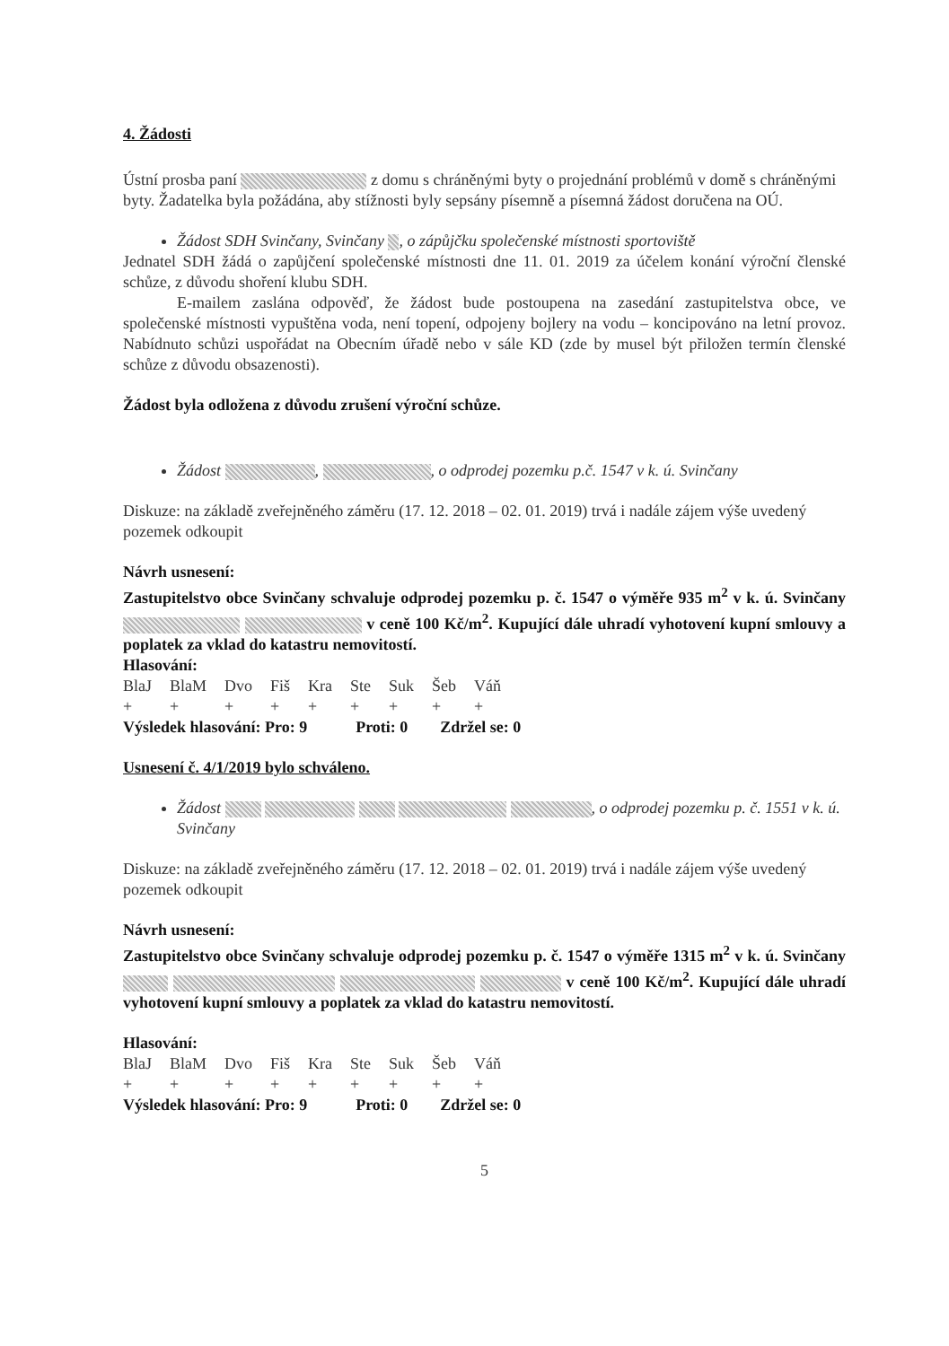4. Žádosti
Ústní prosba paní z domu s chráněnými byty o projednání problémů v domě s chráněnými byty. Žadatelka byla požádána, aby stížnosti byly sepsány písemně a písemná žádost doručena na OÚ.
Žádost SDH Svinčany, Svinčany , o zápůjčku společenské místnosti sportoviště
Jednatel SDH žádá o zapůjčení společenské místnosti dne 11. 01. 2019 za účelem konání výroční členské schůze, z důvodu shoření klubu SDH.
E-mailem zaslána odpověď, že žádost bude postoupena na zasedání zastupitelstva obce, ve společenské místnosti vypuštěna voda, není topení, odpojeny bojlery na vodu – koncipováno na letní provoz. Nabídnuto schůzi uspořádat na Obecním úřadě nebo v sále KD (zde by musel být přiložen termín členské schůze z důvodu obsazenosti).
Žádost byla odložena z důvodu zrušení výroční schůze.
Žádost , , o odprodej pozemku p.č. 1547 v k. ú. Svinčany
Diskuze: na základě zveřejněného záměru (17. 12. 2018 – 02. 01. 2019) trvá i nadále zájem výše uvedený pozemek odkoupit
Návrh usnesení:
Zastupitelstvo obce Svinčany schvaluje odprodej pozemku p. č. 1547 o výměře 935 m<sup>2</sup> v k. ú. Svinčany v ceně 100 Kč/m<sup>2</sup>. Kupující dále uhradí vyhotovení kupní smlouvy a poplatek za vklad do katastru nemovitostí.
Hlasování:
| BlaJ | BlaM | Dvo | Fiš | Kra | Ste | Suk | Šeb | Váň |
| + | + | + | + | + | + | + | + | + |
Výsledek hlasování: Pro: 9 Proti: 0 Zdržel se: 0
Usnesení č. 4/1/2019 bylo schváleno.
Žádost , o odprodej pozemku p. č. 1551 v k. ú. Svinčany
Diskuze: na základě zveřejněného záměru (17. 12. 2018 – 02. 01. 2019) trvá i nadále zájem výše uvedený pozemek odkoupit
Návrh usnesení:
Zastupitelstvo obce Svinčany schvaluje odprodej pozemku p. č. 1547 o výměře 1315 m<sup>2</sup> v k. ú. Svinčany v ceně 100 Kč/m<sup>2</sup>. Kupující dále uhradí vyhotovení kupní smlouvy a poplatek za vklad do katastru nemovitostí.
Hlasování:
| BlaJ | BlaM | Dvo | Fiš | Kra | Ste | Suk | Šeb | Váň |
| + | + | + | + | + | + | + | + | + |
Výsledek hlasování: Pro: 9 Proti: 0 Zdržel se: 0
5